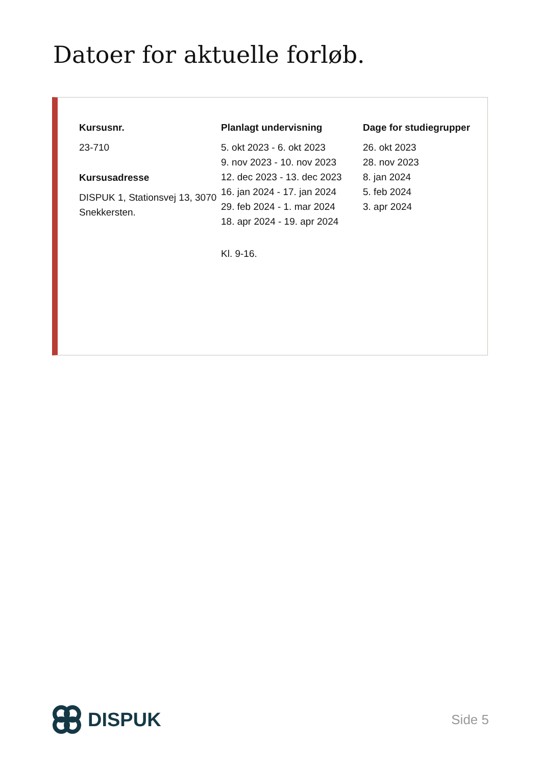Datoer for aktuelle forløb.
Kursusnr.
23-710
Kursusadresse
DISPUK 1, Stationsvej 13, 3070 Snekkersten.
Planlagt undervisning
5. okt 2023 - 6. okt 2023
9. nov 2023 - 10. nov 2023
12. dec 2023 - 13. dec 2023
16. jan 2024 - 17. jan 2024
29. feb 2024 - 1. mar 2024
18. apr 2024 - 19. apr 2024
Kl. 9-16.
Dage for studiegrupper
26. okt 2023
28. nov 2023
8. jan 2024
5. feb 2024
3. apr 2024
DISPUK
Side 5